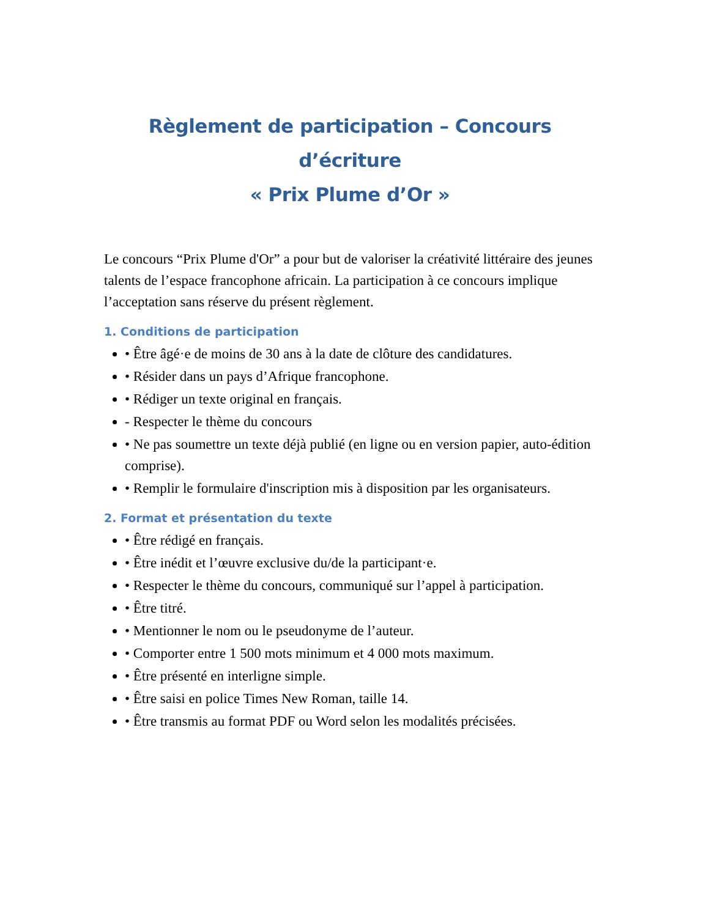Règlement de participation – Concours d’écriture
« Prix Plume d’Or »
Le concours “Prix Plume d'Or” a pour but de valoriser la créativité littéraire des jeunes talents de l’espace francophone africain. La participation à ce concours implique l’acceptation sans réserve du présent règlement.
1. Conditions de participation
• Être âgé·e de moins de 30 ans à la date de clôture des candidatures.
• Résider dans un pays d’Afrique francophone.
• Rédiger un texte original en français.
- Respecter le thème du concours
• Ne pas soumettre un texte déjà publié (en ligne ou en version papier, auto-édition comprise).
• Remplir le formulaire d'inscription mis à disposition par les organisateurs.
2. Format et présentation du texte
• Être rédigé en français.
• Être inédit et l’œuvre exclusive du/de la participant·e.
• Respecter le thème du concours, communiqué sur l’appel à participation.
• Être titré.
• Mentionner le nom ou le pseudonyme de l’auteur.
• Comporter entre 1 500 mots minimum et 4 000 mots maximum.
• Être présenté en interligne simple.
• Être saisi en police Times New Roman, taille 14.
• Être transmis au format PDF ou Word selon les modalités précisées.